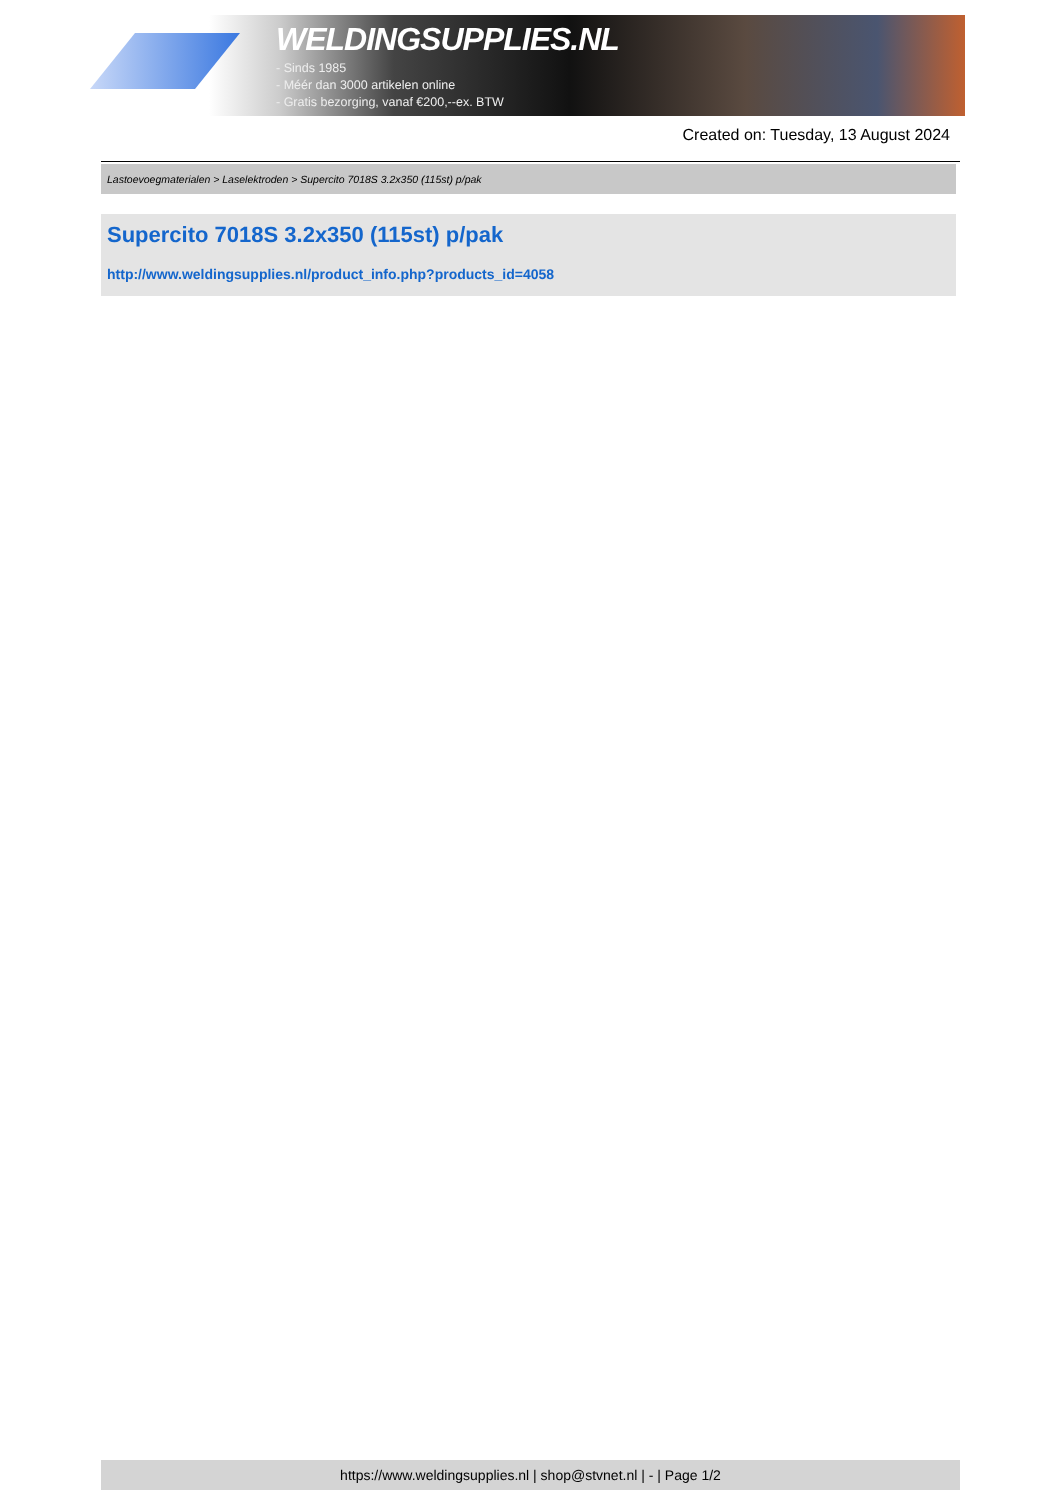WELDINGSUPPLIES.NL
- Sinds 1985
- Méér dan 3000 artikelen online
- Gratis bezorging, vanaf €200,--ex. BTW
Created on: Tuesday, 13 August 2024
Lastoevoegmaterialen > Laselektroden > Supercito 7018S 3.2x350 (115st) p/pak
Supercito 7018S 3.2x350 (115st) p/pak
http://www.weldingsupplies.nl/product_info.php?products_id=4058
https://www.weldingsupplies.nl | shop@stvnet.nl | - | Page 1/2